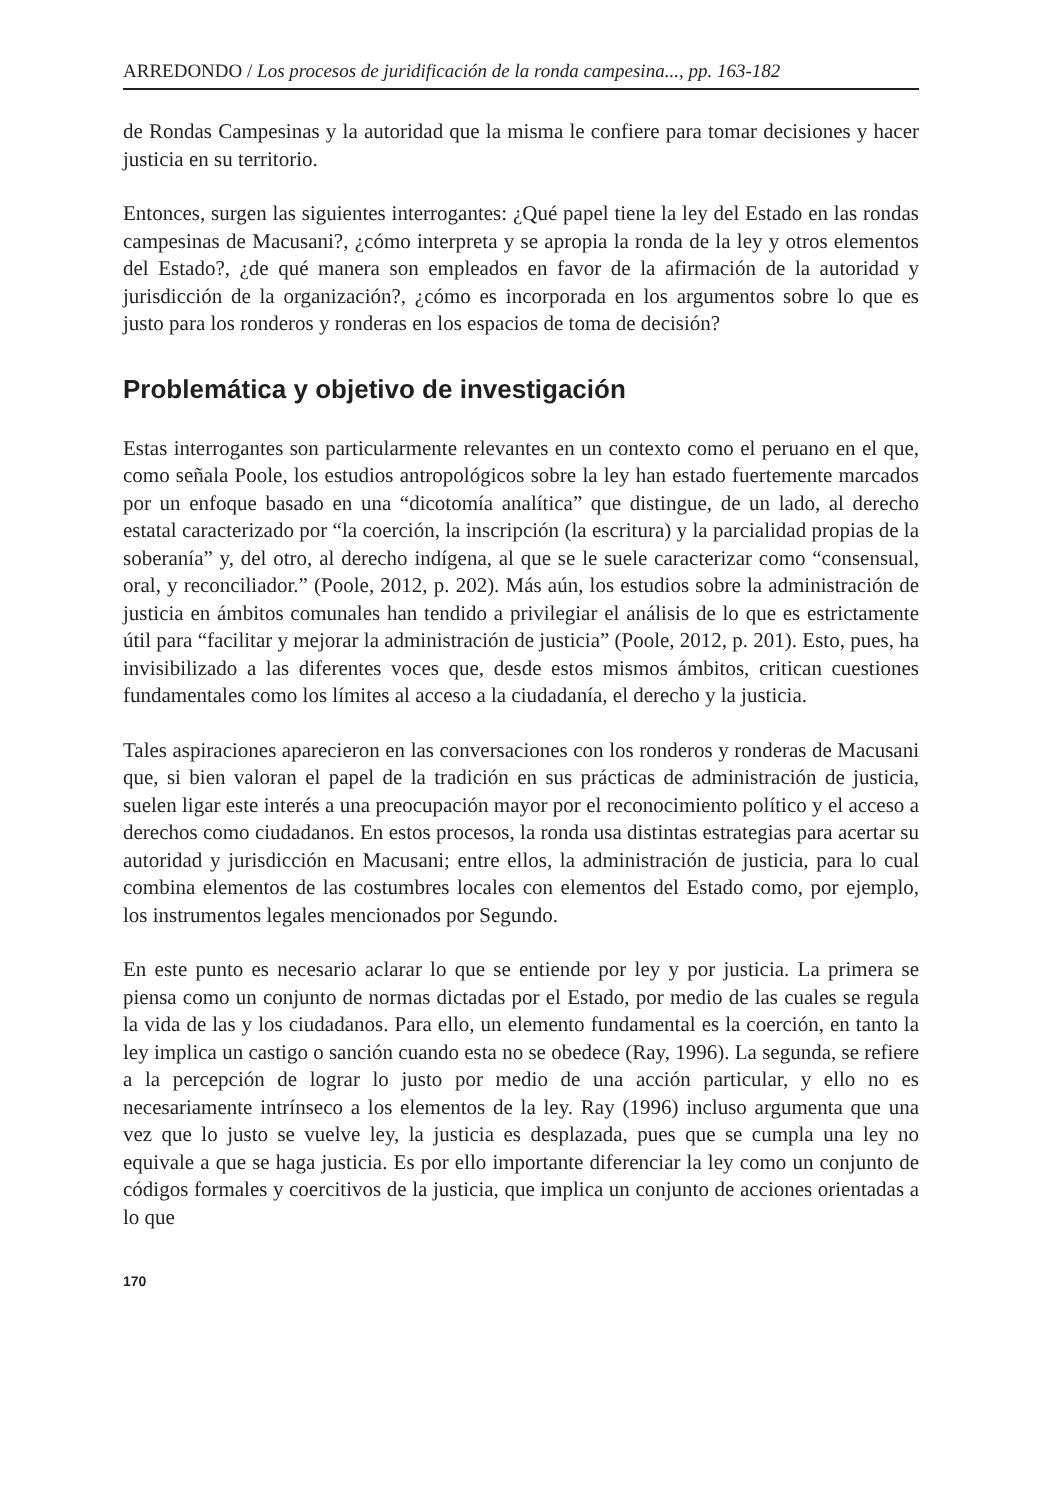ARREDONDO / Los procesos de juridificación de la ronda campesina..., pp. 163-182
de Rondas Campesinas y la autoridad que la misma le confiere para tomar decisiones y hacer justicia en su territorio.
Entonces, surgen las siguientes interrogantes: ¿Qué papel tiene la ley del Estado en las rondas campesinas de Macusani?, ¿cómo interpreta y se apropia la ronda de la ley y otros elementos del Estado?, ¿de qué manera son empleados en favor de la afirmación de la autoridad y jurisdicción de la organización?, ¿cómo es incorporada en los argumentos sobre lo que es justo para los ronderos y ronderas en los espacios de toma de decisión?
Problemática y objetivo de investigación
Estas interrogantes son particularmente relevantes en un contexto como el peruano en el que, como señala Poole, los estudios antropológicos sobre la ley han estado fuertemente marcados por un enfoque basado en una “dicotomía analítica” que distingue, de un lado, al derecho estatal caracterizado por “la coerción, la inscripción (la escritura) y la parcialidad propias de la soberanía” y, del otro, al derecho indígena, al que se le suele caracterizar como “consensual, oral, y reconciliador.” (Poole, 2012, p. 202). Más aún, los estudios sobre la administración de justicia en ámbitos comunales han tendido a privilegiar el análisis de lo que es estrictamente útil para “facilitar y mejorar la administración de justicia” (Poole, 2012, p. 201). Esto, pues, ha invisibilizado a las diferentes voces que, desde estos mismos ámbitos, critican cuestiones fundamentales como los límites al acceso a la ciudadanía, el derecho y la justicia.
Tales aspiraciones aparecieron en las conversaciones con los ronderos y ronderas de Macusani que, si bien valoran el papel de la tradición en sus prácticas de administración de justicia, suelen ligar este interés a una preocupación mayor por el reconocimiento político y el acceso a derechos como ciudadanos. En estos procesos, la ronda usa distintas estrategias para acertar su autoridad y jurisdicción en Macusani; entre ellos, la administración de justicia, para lo cual combina elementos de las costumbres locales con elementos del Estado como, por ejemplo, los instrumentos legales mencionados por Segundo.
En este punto es necesario aclarar lo que se entiende por ley y por justicia. La primera se piensa como un conjunto de normas dictadas por el Estado, por medio de las cuales se regula la vida de las y los ciudadanos. Para ello, un elemento fundamental es la coerción, en tanto la ley implica un castigo o sanción cuando esta no se obedece (Ray, 1996). La segunda, se refiere a la percepción de lograr lo justo por medio de una acción particular, y ello no es necesariamente intrínseco a los elementos de la ley. Ray (1996) incluso argumenta que una vez que lo justo se vuelve ley, la justicia es desplazada, pues que se cumpla una ley no equivale a que se haga justicia. Es por ello importante diferenciar la ley como un conjunto de códigos formales y coercitivos de la justicia, que implica un conjunto de acciones orientadas a lo que
170